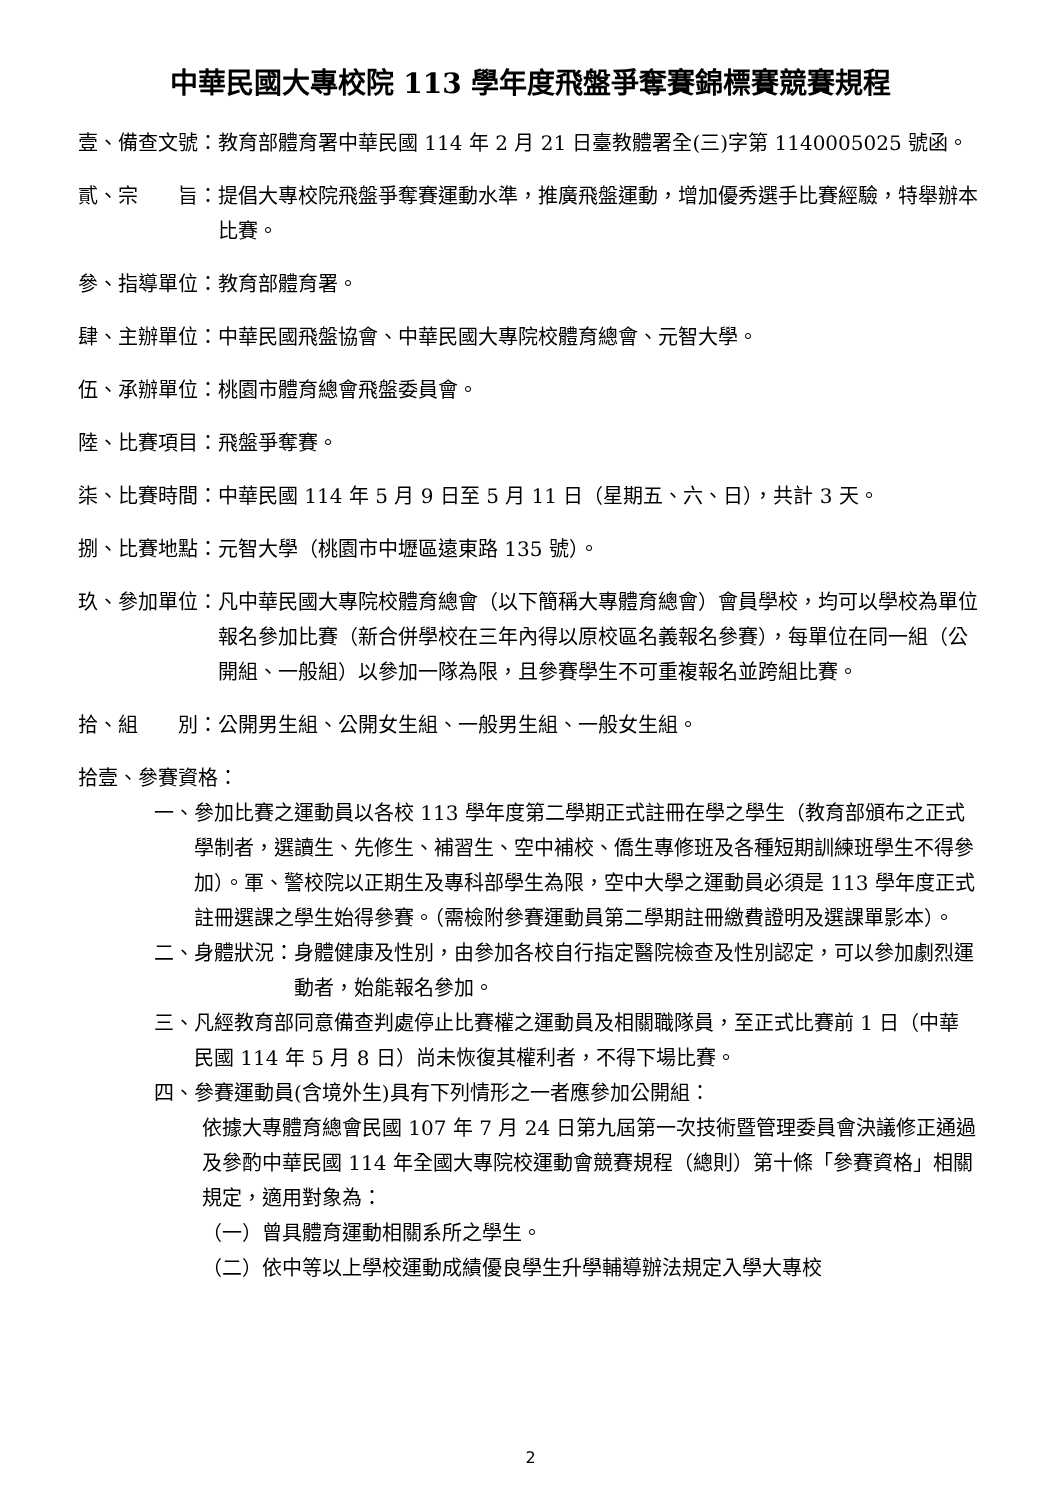中華民國大專校院 113 學年度飛盤爭奪賽錦標賽競賽規程
壹、備查文號： 教育部體育署中華民國 114 年 2 月 21 日臺教體署全(三)字第 1140005025 號函。
貳、宗　　旨： 提倡大專校院飛盤爭奪賽運動水準，推廣飛盤運動，增加優秀選手比賽經驗，特舉辦本比賽。
參、指導單位： 教育部體育署。
肆、主辦單位： 中華民國飛盤協會、中華民國大專院校體育總會、元智大學。
伍、承辦單位： 桃園市體育總會飛盤委員會。
陸、比賽項目： 飛盤爭奪賽。
柒、比賽時間： 中華民國 114 年 5 月 9 日至 5 月 11 日（星期五、六、日），共計 3 天。
捌、比賽地點： 元智大學（桃園市中壢區遠東路 135 號）。
玖、參加單位： 凡中華民國大專院校體育總會（以下簡稱大專體育總會）會員學校，均可以學校為單位報名參加比賽（新合併學校在三年內得以原校區名義報名參賽），每單位在同一組（公開組、一般組）以參加一隊為限，且參賽學生不可重複報名並跨組比賽。
拾、組　　別： 公開男生組、公開女生組、一般男生組、一般女生組。
拾壹、參賽資格：
一、 參加比賽之運動員以各校 113 學年度第二學期正式註冊在學之學生（教育部頒布之正式學制者，選讀生、先修生、補習生、空中補校、僑生專修班及各種短期訓練班學生不得參加）。軍、警校院以正期生及專科部學生為限，空中大學之運動員必須是 113 學年度正式註冊選課之學生始得參賽。（需檢附參賽運動員第二學期註冊繳費證明及選課單影本）。
二、身體狀況： 身體健康及性別，由參加各校自行指定醫院檢查及性別認定，可以參加劇烈運動者，始能報名參加。
三、 凡經教育部同意備查判處停止比賽權之運動員及相關職隊員，至正式比賽前 1 日（中華民國 114 年 5 月 8 日）尚未恢復其權利者，不得下場比賽。
四、 參賽運動員(含境外生)具有下列情形之一者應參加公開組：
依據大專體育總會民國 107 年 7 月 24 日第九屆第一次技術暨管理委員會決議修正通過及參酌中華民國 114 年全國大專院校運動會競賽規程（總則）第十條「參賽資格」相關規定，適用對象為：
（一）曾具體育運動相關系所之學生。
（二）依中等以上學校運動成績優良學生升學輔導辦法規定入學大專校
2